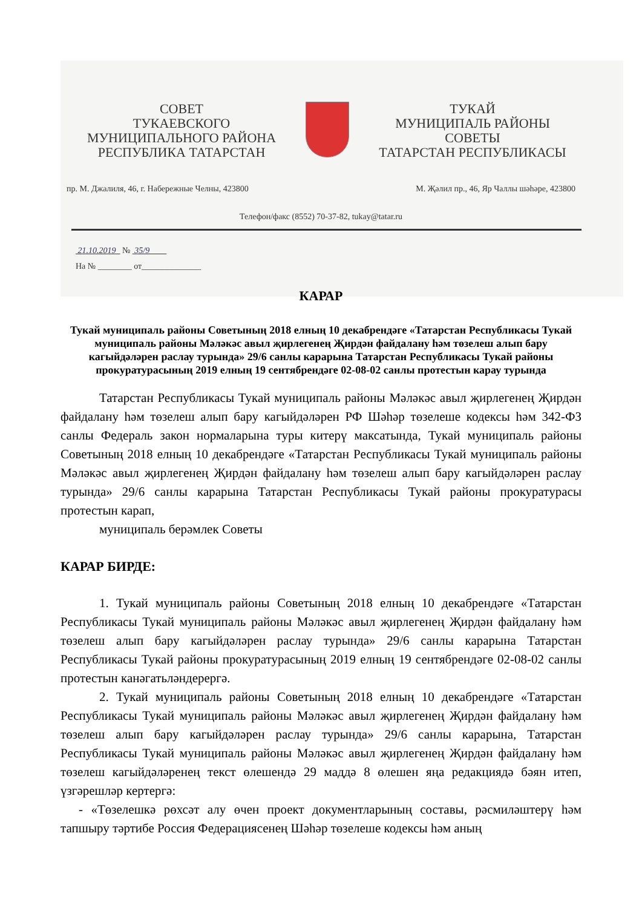СОВЕТ
ТУКАЕВСКОГО
МУНИЦИПАЛЬНОГО РАЙОНА
РЕСПУБЛИКА ТАТАРСТАН
ТУКАЙ
МУНИЦИПАЛЬ РАЙОНЫ
СОВЕТЫ
ТАТАРСТАН РЕСПУБЛИКАСЫ
пр. М. Джалиля, 46, г. Набережные Челны, 423800 М. Җәлил пр., 46, Яр Чаллы шәһәре, 423800
Телефон/факс (8552) 70-37-82, tukay@tatar.ru
21.10.2019 № 35/9
На № ________ от______________
КАРАР
Тукай муниципаль районы Советының 2018 елның 10 декабрендәге «Татарстан Республикасы Тукай муниципаль районы Мәләкәс авыл җирлегенең Җирдән файдалану һәм төзелеш алып бару кагыйдәләрен раслау турында» 29/6 санлы карарына Татарстан Республикасы Тукай районы прокуратурасының 2019 елның 19 сентябрендәге 02-08-02 санлы протестын карау турында
Татарстан Республикасы Тукай муниципаль районы Мәләкәс авыл җирлегенең Җирдән файдалану һәм төзелеш алып бару кагыйдәләрен РФ Шәһәр төзелеше кодексы һәм 342-ФЗ санлы Федераль закон нормаларына туры китерү максатында, Тукай муниципаль районы Советының 2018 елның 10 декабрендәге «Татарстан Республикасы Тукай муниципаль районы Мәләкәс авыл җирлегенең Җирдән файдалану һәм төзелеш алып бару кагыйдәләрен раслау турында» 29/6 санлы карарына Татарстан Республикасы Тукай районы прокуратурасы протестын карап,
муниципаль берәмлек Советы
КАРАР БИРДЕ:
1. Тукай муниципаль районы Советының 2018 елның 10 декабрендәге «Татарстан Республикасы Тукай муниципаль районы Мәләкәс авыл җирлегенең Җирдән файдалану һәм төзелеш алып бару кагыйдәләрен раслау турында» 29/6 санлы карарына Татарстан Республикасы Тукай районы прокуратурасының 2019 елның 19 сентябрендәге 02-08-02 санлы протестын канәгатьләндерергә.
2. Тукай муниципаль районы Советының 2018 елның 10 декабрендәге «Татарстан Республикасы Тукай муниципаль районы Мәләкәс авыл җирлегенең Җирдән файдалану һәм төзелеш алып бару кагыйдәләрен раслау турында» 29/6 санлы карарына, Татарстан Республикасы Тукай муниципаль районы Мәләкәс авыл җирлегенең Җирдән файдалану һәм төзелеш кагыйдәләренең текст өлешендә 29 маддә 8 өлешен яңа редакциядә бәян итеп, үзгәрешләр кертергә:
- «Төзелешкә рөхсәт алу өчен проект документларының составы, рәсмиләштерү һәм тапшыру тәртибе Россия Федерациясенең Шәһәр төзелеше кодексы һәм аның